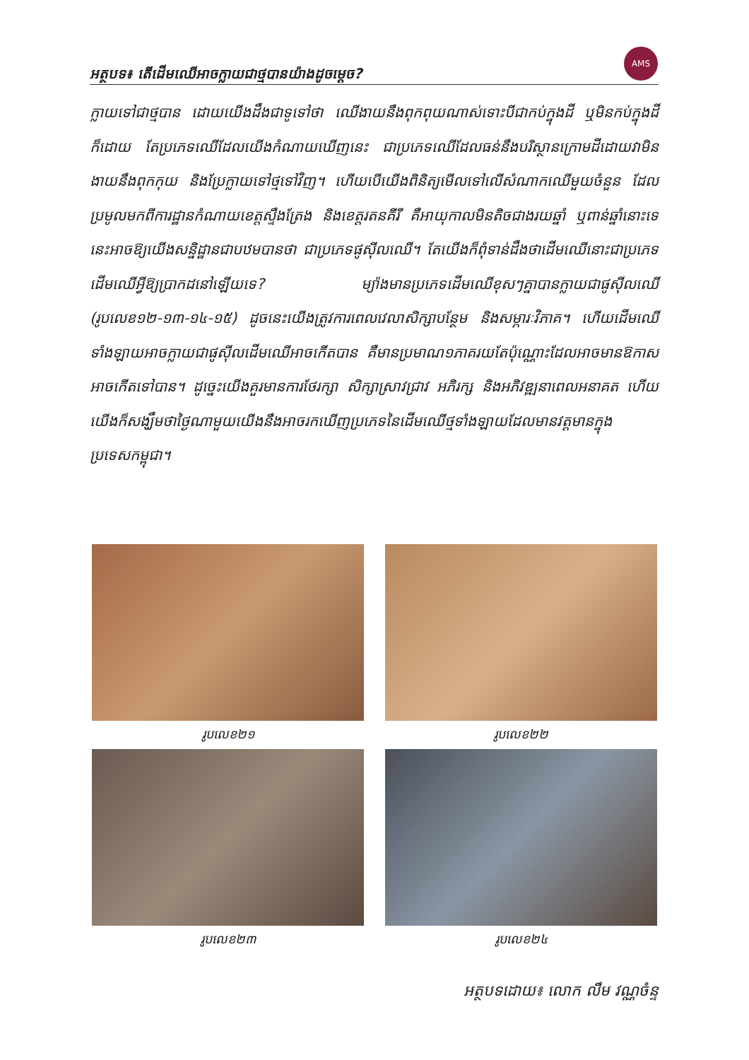AMS
អត្ថបទ៖ តើដើមឈើអាចក្លាយជាថ្មបានយ៉ាងដូចម្ដេច?
ក្លាយទៅជាថ្មបាន ដោយយើងដឹងជាទូទៅថា ឈើងាយនឹងពុកពុយណាស់ទោះបីជាកប់ក្នុងដី ឬមិនកប់ក្នុងដីក៏ដោយ តែប្រភេទឈើដែលយើងកំណាយឃើញនេះ ជាប្រភេទឈើដែលធន់នឹងបរិស្ថានក្រោមដីដោយវាមិនងាយនឹងពុកកុយ និងប្រែក្លាយទៅថ្មទៅវិញ។ ហើយបើយើងពិនិត្យមើលទៅលើសំណាកឈើមួយចំនួន ដែលប្រមូលមកពីការដ្ឋានកំណាយខេត្តស្ទឹងត្រែង និងខេត្តរតនគីរី គឺអាយុកាលមិនតិចជាងរយឆ្នាំ ឬពាន់ឆ្នាំនោះទេ នេះអាចឱ្យយើងសន្និដ្ឋានជាបឋមបានថា ជាប្រភេទផូស៊ីលឈើ។ តែយើងក៏ពុំទាន់ដឹងថាដើមឈើនោះជាប្រភេទដើមឈើអ្វីឱ្យប្រាកដនៅឡើយទេ? ម្យ៉ាងមានប្រភេទដើមឈើខុសៗគ្នាបានក្លាយជាផូស៊ីលឈើ (រូបលេខ១២-១៣-១៤-១៥) ដូចនេះយើងត្រូវការពេលវេលាសិក្សាបន្ថែម និងសម្ភារៈវិភាគ។ ហើយដើមឈើទាំងឡាយអាចក្លាយជាផូស៊ីលដើមឈើអាចកើតបាន គឺមានប្រមាណ១ភាគរយតែប៉ុណ្ណោះដែលអាចមានឱកាសអាចកើតទៅបាន។ ដូច្នេះយើងគួរមានការថែរក្សា សិក្សាស្រាវជ្រាវ អភិរក្ស និងអភិវឌ្ឍនាពេលអនាគត ហើយយើងក៏សង្ឃឹមថាថ្ងៃណាមួយយើងនឹងអាចរកឃើញប្រភេទនៃដើមឈើថ្មទាំងឡាយដែលមានវត្តមានក្នុងប្រទេសកម្ពុជា។
រូបលេខ២១
រូបលេខ២២
រូបលេខ២៣
រូបលេខ២៤
អត្ថបទដោយ៖ លោក លឹម វណ្ណចំន្ទ